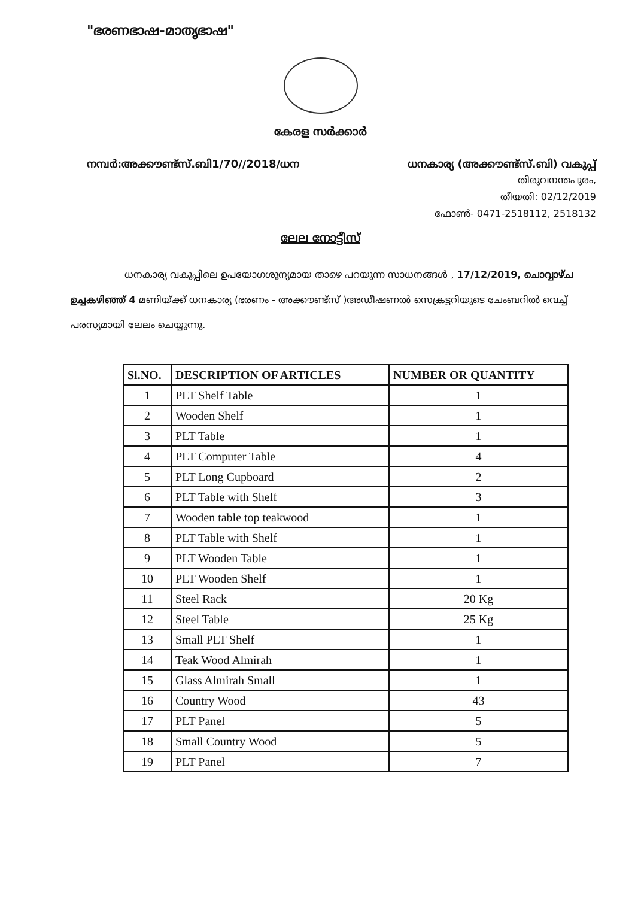"ഭരണഭാഷ-മാതൃഭാഷ"
കേരള സർക്കാർ
നമ്പർ:അക്കൗണ്ട്സ്.ബി1/70//2018/ധന ധനകാര്യ (അക്കൗണ്ട്സ്.ബി) വകുപ്പ്
തിരുവനന്തപുരം,
തീയതി: 02/12/2019
ഫോൺ- 0471-2518112, 2518132
ലേല നോട്ടീസ്
ധനകാര്യ വകുപ്പിലെ ഉപയോഗശൂന്യമായ താഴെ പറയുന്ന സാധനങ്ങൾ , 17/12/2019, ചൊവ്വാഴ്ച ഉച്ചകഴിഞ്ഞ് 4 മണിയ്ക്ക് ധനകാര്യ (ഭരണം - അക്കൗണ്ട്സ് )അഡീഷണൽ സെക്രട്ടറിയുടെ ചേംബറിൽ വെച്ച് പരസ്യമായി ലേലം ചെയ്യുന്നു.
| Sl.NO. | DESCRIPTION OF ARTICLES | NUMBER OR QUANTITY |
| --- | --- | --- |
| 1 | PLT Shelf Table | 1 |
| 2 | Wooden Shelf | 1 |
| 3 | PLT Table | 1 |
| 4 | PLT Computer Table | 4 |
| 5 | PLT Long Cupboard | 2 |
| 6 | PLT Table with Shelf | 3 |
| 7 | Wooden table top teakwood | 1 |
| 8 | PLT Table with Shelf | 1 |
| 9 | PLT Wooden Table | 1 |
| 10 | PLT Wooden Shelf | 1 |
| 11 | Steel Rack | 20 Kg |
| 12 | Steel Table | 25 Kg |
| 13 | Small PLT Shelf | 1 |
| 14 | Teak Wood Almirah | 1 |
| 15 | Glass Almirah Small | 1 |
| 16 | Country Wood | 43 |
| 17 | PLT Panel | 5 |
| 18 | Small Country Wood | 5 |
| 19 | PLT Panel | 7 |